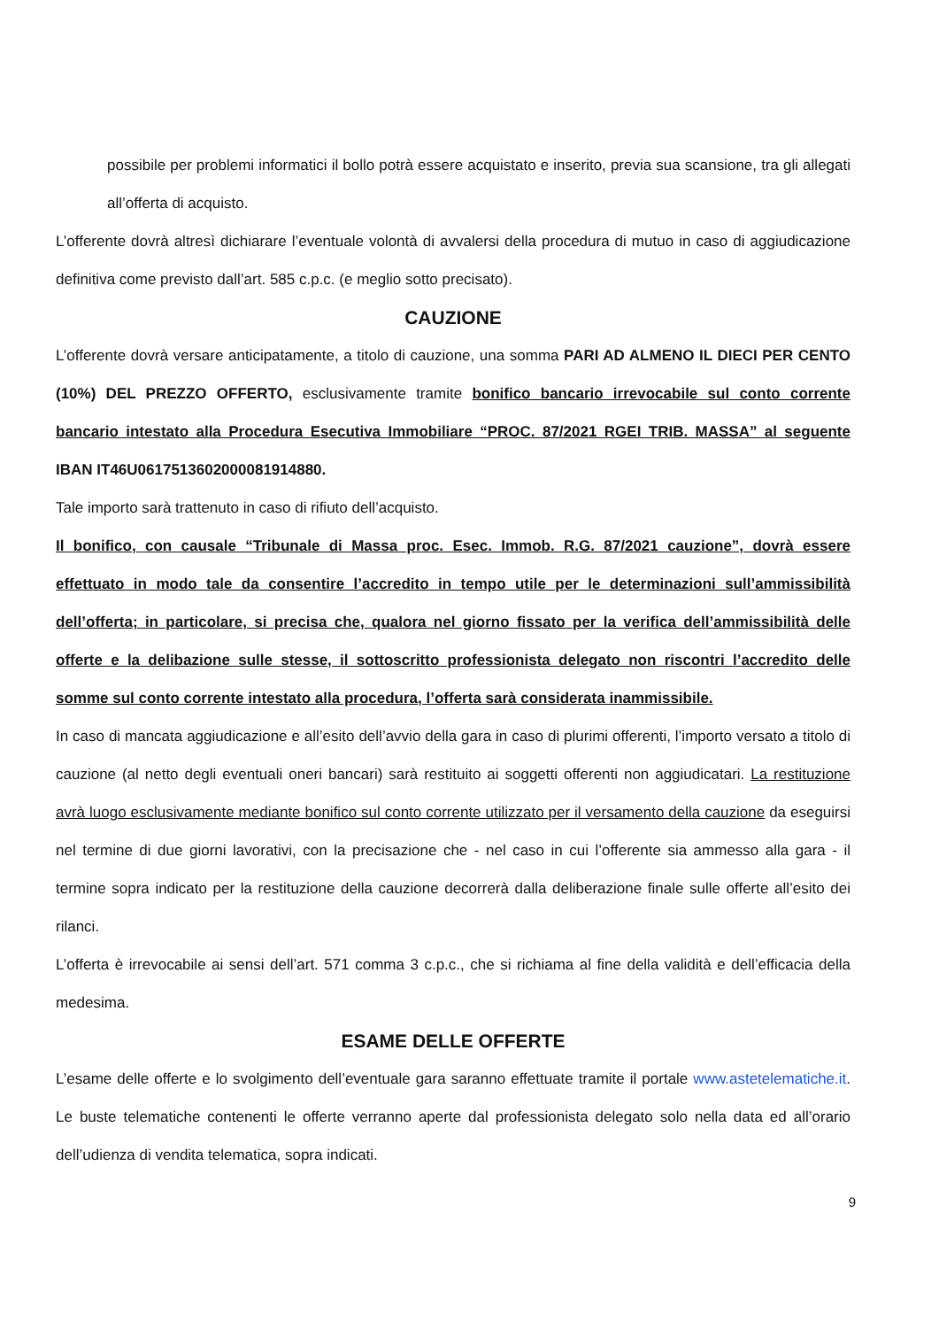possibile per problemi informatici il bollo potrà essere acquistato e inserito, previa sua scansione, tra gli allegati all’offerta di acquisto.
L’offerente dovrà altresì dichiarare l’eventuale volontà di avvalersi della procedura di mutuo in caso di aggiudicazione definitiva come previsto dall’art. 585 c.p.c. (e meglio sotto precisato).
CAUZIONE
L’offerente dovrà versare anticipatamente, a titolo di cauzione, una somma PARI AD ALMENO IL DIECI PER CENTO (10%) DEL PREZZO OFFERTO, esclusivamente tramite bonifico bancario irrevocabile sul conto corrente bancario intestato alla Procedura Esecutiva Immobiliare “PROC. 87/2021 RGEI TRIB. MASSA” al seguente IBAN IT46U0617513602000081914880.
Tale importo sarà trattenuto in caso di rifiuto dell’acquisto.
Il bonifico, con causale “Tribunale di Massa proc. Esec. Immob. R.G. 87/2021 cauzione”, dovrà essere effettuato in modo tale da consentire l’accredito in tempo utile per le determinazioni sull’ammissibilità dell’offerta; in particolare, si precisa che, qualora nel giorno fissato per la verifica dell’ammissibilità delle offerte e la delibazione sulle stesse, il sottoscritto professionista delegato non riscontri l’accredito delle somme sul conto corrente intestato alla procedura, l’offerta sarà considerata inammissibile.
In caso di mancata aggiudicazione e all’esito dell’avvio della gara in caso di plurimi offerenti, l’importo versato a titolo di cauzione (al netto degli eventuali oneri bancari) sarà restituito ai soggetti offerenti non aggiudicatari. La restituzione avrà luogo esclusivamente mediante bonifico sul conto corrente utilizzato per il versamento della cauzione da eseguirsi nel termine di due giorni lavorativi, con la precisazione che - nel caso in cui l’offerente sia ammesso alla gara - il termine sopra indicato per la restituzione della cauzione decorrerà dalla deliberazione finale sulle offerte all’esito dei rilanci.
L’offerta è irrevocabile ai sensi dell’art. 571 comma 3 c.p.c., che si richiama al fine della validità e dell’efficacia della medesima.
ESAME DELLE OFFERTE
L’esame delle offerte e lo svolgimento dell’eventuale gara saranno effettuate tramite il portale www.astetelematiche.it. Le buste telematiche contenenti le offerte verranno aperte dal professionista delegato solo nella data ed all’orario dell’udienza di vendita telematica, sopra indicati.
9